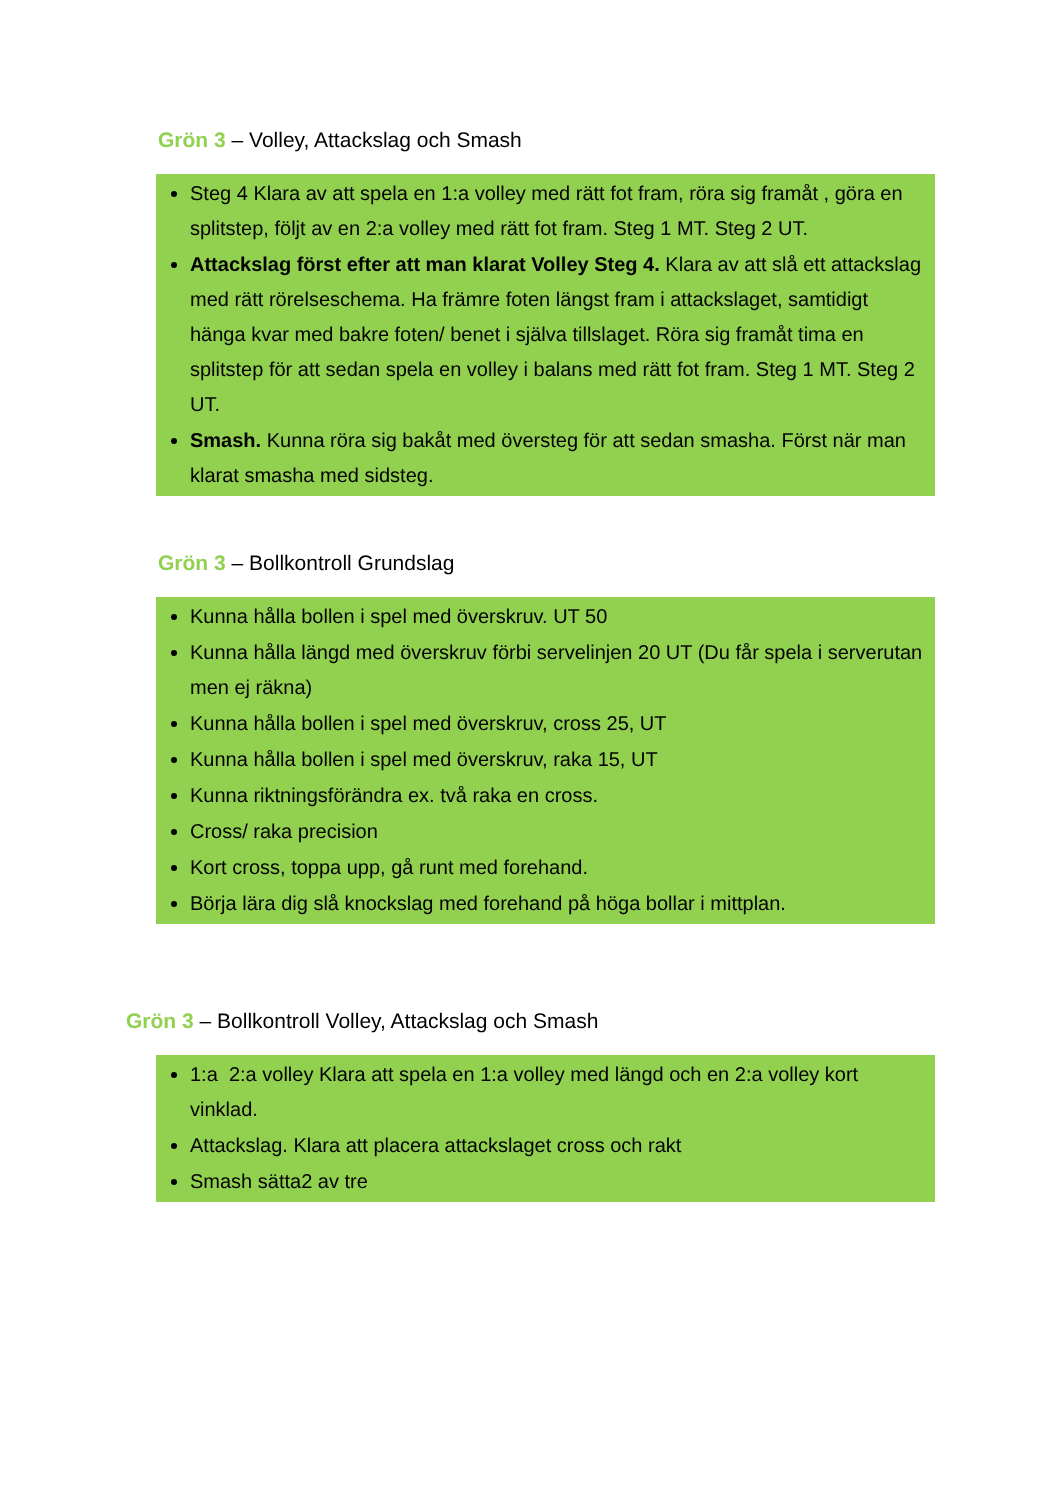Grön 3 – Volley, Attackslag och Smash
Steg 4 Klara av att spela en 1:a volley med rätt fot fram, röra sig framåt , göra en splitstep, följt av en 2:a volley med rätt fot fram. Steg 1 MT. Steg 2 UT.
Attackslag först efter att man klarat Volley Steg 4. Klara av att slå ett attackslag med rätt rörelseschema. Ha främre foten längst fram i attackslaget, samtidigt hänga kvar med bakre foten/ benet i själva tillslaget. Röra sig framåt tima en splitstep för att sedan spela en volley i balans med rätt fot fram. Steg 1 MT. Steg 2 UT.
Smash. Kunna röra sig bakåt med översteg för att sedan smasha. Först när man klarat smasha med sidsteg.
Grön 3 – Bollkontroll Grundslag
Kunna hålla bollen i spel med överskruv. UT 50
Kunna hålla längd med överskruv förbi servelinjen 20 UT (Du får spela i serverutan men ej räkna)
Kunna hålla bollen i spel med överskruv, cross 25, UT
Kunna hålla bollen i spel med överskruv, raka 15, UT
Kunna riktningsförändra ex. två raka en cross.
Cross/ raka precision
Kort cross, toppa upp, gå runt med forehand.
Börja lära dig slå knockslag med forehand på höga bollar i mittplan.
Grön 3 – Bollkontroll Volley, Attackslag och Smash
1:a 2:a volley Klara att spela en 1:a volley med längd och en 2:a volley kort vinklad.
Attackslag. Klara att placera attackslaget cross och rakt
Smash sätta2 av tre